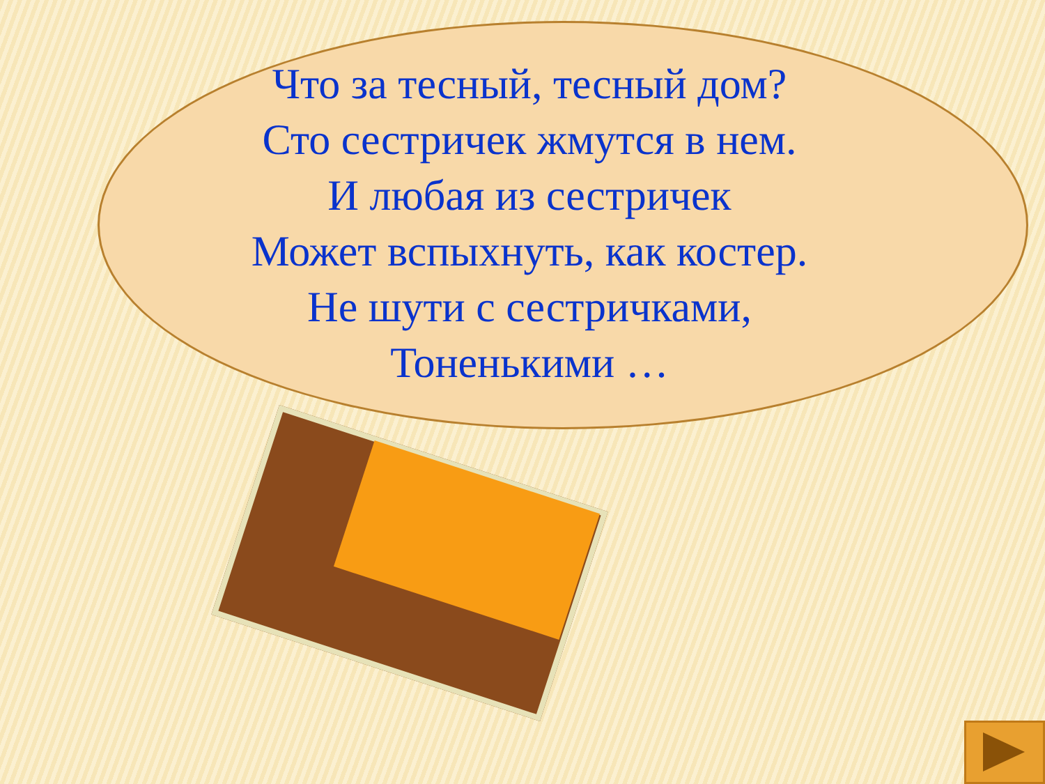Что за тесный, тесный дом?
Сто сестричек жмутся в нем.
И любая из сестричек
Может вспыхнуть, как костер.
Не шути с сестричками,
Тоненькими …